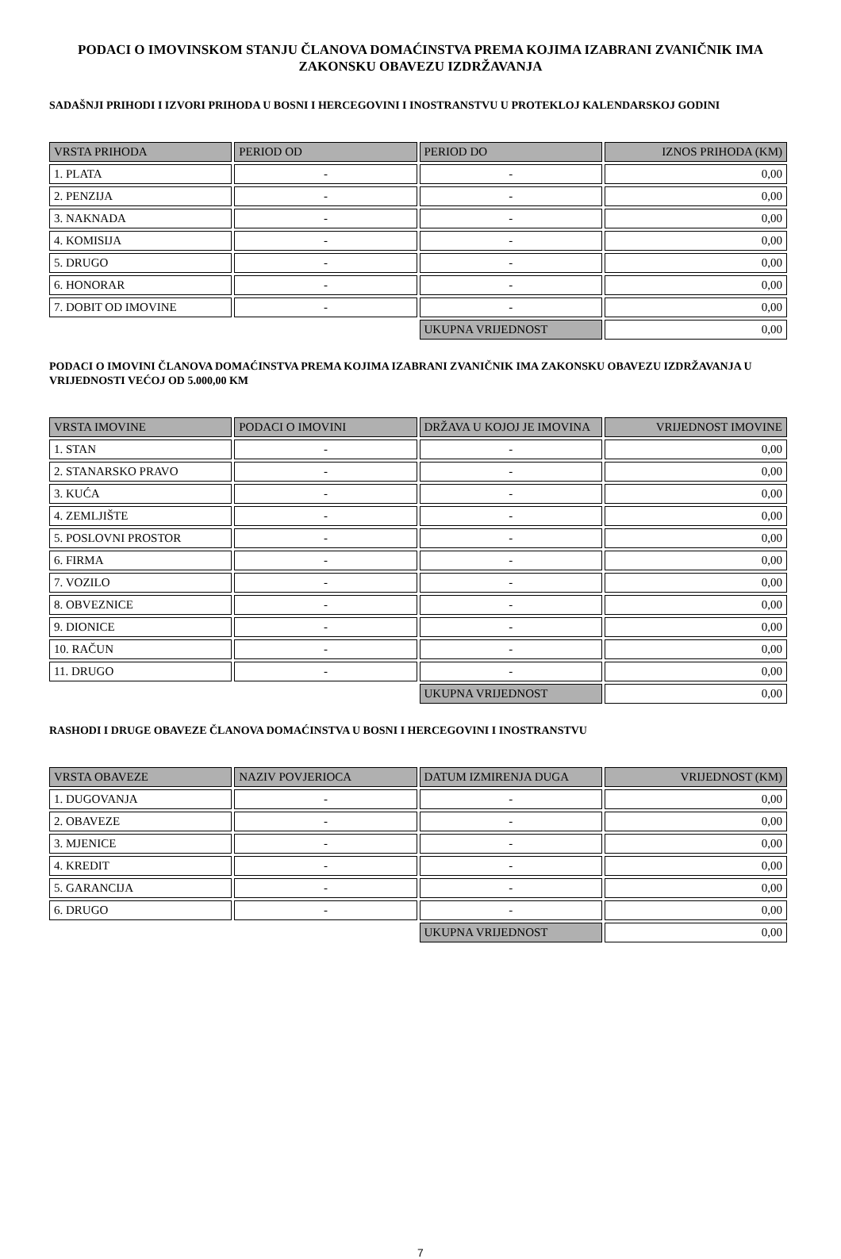PODACI O IMOVINSKOM STANJU ČLANOVA DOMAĆINSTVA PREMA KOJIMA IZABRANI ZVANIČNIK IMA ZAKONSKU OBAVEZU IZDRŽAVANJA
SADAŠNJI PRIHODI I IZVORI PRIHODA U BOSNI I HERCEGOVINI I INOSTRANSTVU U PROTEKLOJ KALENDARSKOJ GODINI
| VRSTA PRIHODA | PERIOD OD | PERIOD DO | IZNOS PRIHODA (KM) |
| --- | --- | --- | --- |
| 1. PLATA | - | - | 0,00 |
| 2. PENZIJA | - | - | 0,00 |
| 3. NAKNADA | - | - | 0,00 |
| 4. KOMISIJA | - | - | 0,00 |
| 5. DRUGO | - | - | 0,00 |
| 6. HONORAR | - | - | 0,00 |
| 7. DOBIT OD IMOVINE | - | - | 0,00 |
| | | UKUPNA VRIJEDNOST | 0,00 |
PODACI O IMOVINI ČLANOVA DOMAĆINSTVA PREMA KOJIMA IZABRANI ZVANIČNIK IMA ZAKONSKU OBAVEZU IZDRŽAVANJA U VRIJEDNOSTI VEĆOJ OD 5.000,00 KM
| VRSTA IMOVINE | PODACI O IMOVINI | DRŽAVA U KOJOJ JE IMOVINA | VRIJEDNOST IMOVINE |
| --- | --- | --- | --- |
| 1. STAN | - | - | 0,00 |
| 2. STANARSKO PRAVO | - | - | 0,00 |
| 3. KUĆA | - | - | 0,00 |
| 4. ZEMLJIŠTE | - | - | 0,00 |
| 5. POSLOVNI PROSTOR | - | - | 0,00 |
| 6. FIRMA | - | - | 0,00 |
| 7. VOZILO | - | - | 0,00 |
| 8. OBVEZNICE | - | - | 0,00 |
| 9. DIONICE | - | - | 0,00 |
| 10. RAČUN | - | - | 0,00 |
| 11. DRUGO | - | - | 0,00 |
| | | UKUPNA VRIJEDNOST | 0,00 |
RASHODI I DRUGE OBAVEZE ČLANOVA DOMAĆINSTVA U BOSNI I HERCEGOVINI I INOSTRANSTVU
| VRSTA OBAVEZE | NAZIV POVJERIOCA | DATUM IZMIRENJA DUGA | VRIJEDNOST (KM) |
| --- | --- | --- | --- |
| 1. DUGOVANJA | - | - | 0,00 |
| 2. OBAVEZE | - | - | 0,00 |
| 3. MJENICE | - | - | 0,00 |
| 4. KREDIT | - | - | 0,00 |
| 5. GARANCIJA | - | - | 0,00 |
| 6. DRUGO | - | - | 0,00 |
| | | UKUPNA VRIJEDNOST | 0,00 |
7